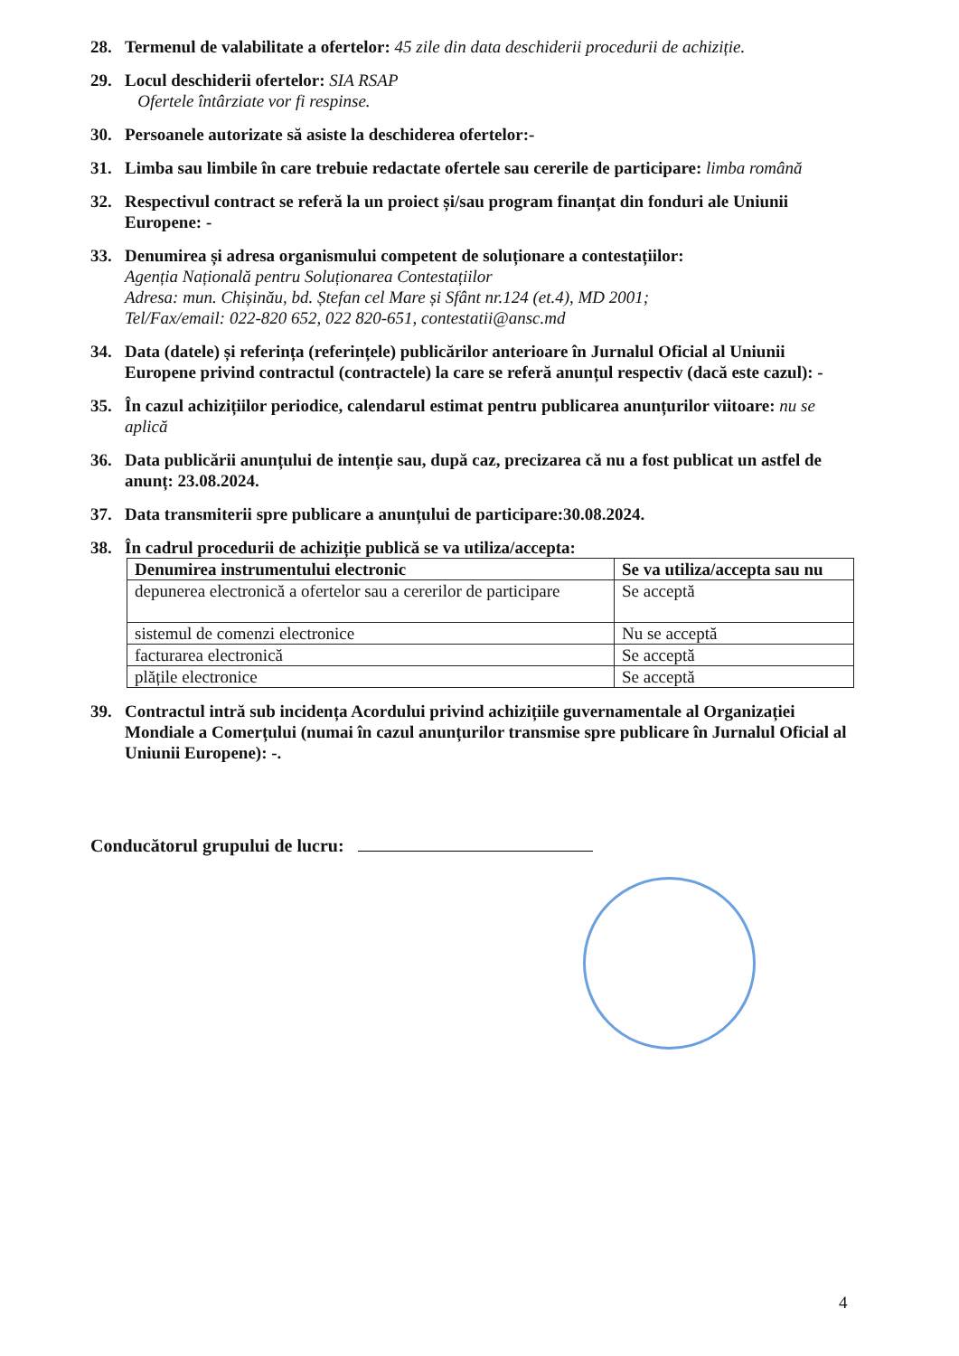28. Termenul de valabilitate a ofertelor: 45 zile din data deschiderii procedurii de achiziție.
29. Locul deschiderii ofertelor: SIA RSAP
Ofertele întârziate vor fi respinse.
30. Persoanele autorizate să asiste la deschiderea ofertelor:-
31. Limba sau limbile în care trebuie redactate ofertele sau cererile de participare: limba română
32. Respectivul contract se referă la un proiect și/sau program finanțat din fonduri ale Uniunii Europene: -
33. Denumirea și adresa organismului competent de soluționare a contestațiilor:
Agenția Națională pentru Soluționarea Contestațiilor
Adresa: mun. Chișinău, bd. Ștefan cel Mare și Sfânt nr.124 (et.4), MD 2001;
Tel/Fax/email: 022-820 652, 022 820-651, contestatii@ansc.md
34. Data (datele) și referința (referințele) publicărilor anterioare în Jurnalul Oficial al Uniunii Europene privind contractul (contractele) la care se referă anunțul respectiv (dacă este cazul): -
35. În cazul achizițiilor periodice, calendarul estimat pentru publicarea anunțurilor viitoare: nu se aplică
36. Data publicării anunțului de intenție sau, după caz, precizarea că nu a fost publicat un astfel de anunț: 23.08.2024.
37. Data transmiterii spre publicare a anunțului de participare:30.08.2024.
38. În cadrul procedurii de achiziție publică se va utiliza/accepta:
| Denumirea instrumentului electronic | Se va utiliza/accepta sau nu |
| --- | --- |
| depunerea electronică a ofertelor sau a cererilor de participare | Se acceptă |
| sistemul de comenzi electronice | Nu se acceptă |
| facturarea electronică | Se acceptă |
| plățile electronice | Se acceptă |
39. Contractul intră sub incidența Acordului privind achizițiile guvernamentale al Organizației Mondiale a Comerțului (numai în cazul anunțurilor transmise spre publicare în Jurnalul Oficial al Uniunii Europene): -.
Conducătorul grupului de lucru:
4